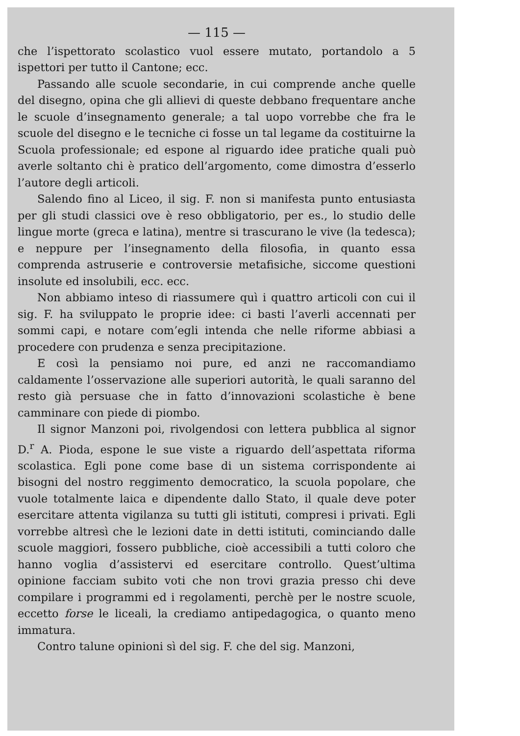— 115 —
che l’ispettorato scolastico vuol essere mutato, portandolo a 5 ispettori per tutto il Cantone; ecc.
Passando alle scuole secondarie, in cui comprende anche quelle del disegno, opina che gli allievi di queste debbano frequentare anche le scuole d’insegnamento generale; a tal uopo vorrebbe che fra le scuole del disegno e le tecniche ci fosse un tal legame da costituirne la Scuola professionale; ed espone al riguardo idee pratiche quali può averle soltanto chi è pratico dell’argomento, come dimostra d’esserlo l’autore degli articoli.
Salendo fino al Liceo, il sig. F. non si manifesta punto entusiasta per gli studi classici ove è reso obbligatorio, per es., lo studio delle lingue morte (greca e latina), mentre si trascurano le vive (la tedesca); e neppure per l’insegnamento della filosofia, in quanto essa comprenda astruserie e controversie metafisiche, siccome questioni insolute ed insolubili, ecc. ecc.
Non abbiamo inteso di riassumere quì i quattro articoli con cui il sig. F. ha sviluppato le proprie idee: ci basti l’averli accennati per sommi capi, e notare com’egli intenda che nelle riforme abbiasi a procedere con prudenza e senza precipitazione.
E così la pensiamo noi pure, ed anzi ne raccomandiamo caldamente l’osservazione alle superiori autorità, le quali saranno del resto già persuase che in fatto d’innovazioni scolastiche è bene camminare con piede di piombo.
Il signor Manzoni poi, rivolgendosi con lettera pubblica al signor D.<sup>r</sup> A. Pioda, espone le sue viste a riguardo dell’aspettata riforma scolastica. Egli pone come base di un sistema corrispondente ai bisogni del nostro reggimento democratico, la scuola popolare, che vuole totalmente laica e dipendente dallo Stato, il quale deve poter esercitare attenta vigilanza su tutti gli istituti, compresi i privati. Egli vorrebbe altresì che le lezioni date in detti istituti, cominciando dalle scuole maggiori, fossero pubbliche, cioè accessibili a tutti coloro che hanno voglia d’assistervi ed esercitare controllo. Quest’ultima opinione facciam subito voti che non trovi grazia presso chi deve compilare i programmi ed i regolamenti, perchè per le nostre scuole, eccetto forse le liceali, la crediamo antipedagogica, o quanto meno immatura.
Contro talune opinioni sì del sig. F. che del sig. Manzoni,